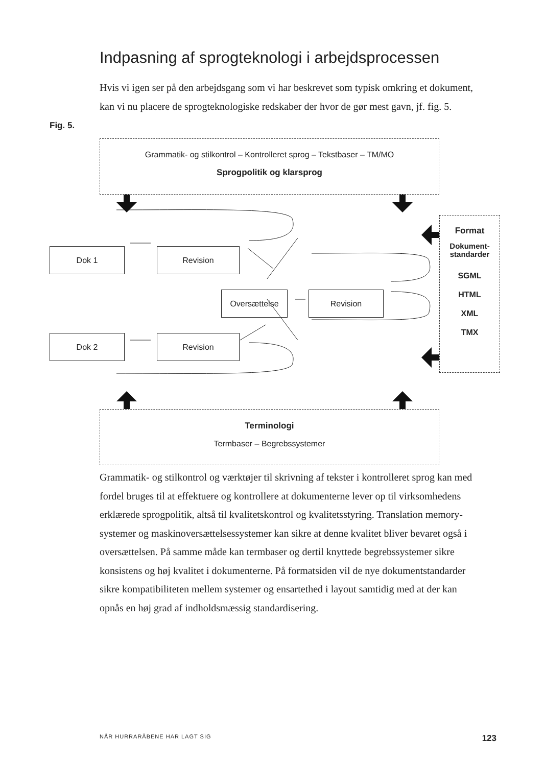Indpasning af sprogteknologi i arbejdsprocessen
Hvis vi igen ser på den arbejdsgang som vi har beskrevet som typisk omkring et dokument, kan vi nu placere de sprogteknologiske redskaber der hvor de gør mest gavn, jf. fig. 5.
Fig. 5.
Grammatik- og stilkontrol – Kontrolleret sprog – Tekstbaser – TM/MO
Sprogpolitik og klarsprog
Format
Dokument-
standarder
SGML
HTML
XML
TMX
Terminologi
Termbaser – Begrebssystemer
Dok 1 Revision
Oversættelse Revision
Dok 2 Revision
Grammatik- og stilkontrol og værktøjer til skrivning af tekster i kontrolleret sprog kan med fordel bruges til at effektuere og kontrollere at dokumenterne lever op til virksomhedens erklærede sprogpolitik, altså til kvalitetskontrol og kvalitetsstyring. Translation memory-systemer og maskinoversættelsessystemer kan sikre at denne kvalitet bliver bevaret også i oversættelsen. På samme måde kan termbaser og dertil knyttede begrebssystemer sikre konsistens og høj kvalitet i dokumenterne. På formatsiden vil de nye dokumentstandarder sikre kompatibiliteten mellem systemer og ensartethed i layout samtidig med at der kan opnås en høj grad af indholdsmæssig standardisering.
NÅR HURRARÅBENE HAR LAGT SIG 123